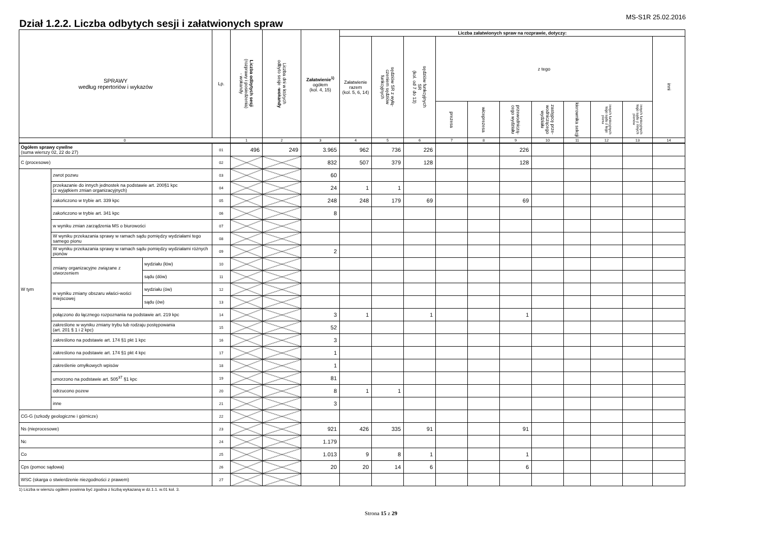MS-S1R 25.02.2016
Dział 1.2.2. Liczba odbytych sesji i załatwionych spraw
| SPRAWY według repertoriów i wykazów | | | Lp. | Liczba odbytych sesji (rozprawy i posiedzenia) - wokandy | Liczba dni w których odbyto sesje - wokandy | Załatwienie<sup>1)</sup> ogółem (kol. 4, 15) | Liczba załatwionych spraw na rozprawie, dotyczy: | | | | | | | | | | |
| --- | --- | --- | --- | --- | --- | --- | --- | --- | --- | --- | --- | --- | --- | --- | --- | --- | --- |
| | | | | | | | Załatwienie razem (kol. 5, 6, 14) | sędziów SR z wyłą- czeniem sędziów funkcyjnych | sędziów funkcyjnych SR (kol. od 7 do 13) | z tego | | | | | | | inni |
| | | | | | | | | | | prezesa | wiceprezesa | przewodniczą- cego wydziału | zastępcę prze- wodniczącego wydziału | kierownika sekcji | innych funkcyjnych tego sądu z tego pionu | innych funkcyjnych tego sądu z innych pionów | |
| 0 | | | | 1 | 2 | 3 | 4 | 5 | 6 | 7 | 8 | 9 | 10 | 11 | 12 | 13 | 14 |
| Ogółem sprawy cywilne (suma wierszy 02, 22 do 27) | | | 01 | 496 | 249 | 3.965 | 962 | 736 | 226 | | | 226 | | | | | |
| C (procesowe) | | | 02 | | | 832 | 507 | 379 | 128 | | | 128 | | | | | |
| W tym | zwrot pozwu | | 03 | | | 60 | | | | | | | | | | | |
| | przekazanie do innych jednostek na podstawie art. 200§1 kpc (z wyjątkiem zmian organizacyjnych) | | 04 | | | 24 | 1 | 1 | | | | | | | | | |
| | zakończono w trybie art. 339 kpc | | 05 | | | 248 | 248 | 179 | 69 | | | 69 | | | | | |
| | zakończono w trybie art. 341 kpc | | 06 | | | 8 | | | | | | | | | | | |
| | w wyniku zmian zarządzenia MS o biurowości | | 07 | | | | | | | | | | | | | | |
| | W wyniku przekazania sprawy w ramach sądu pomiędzy wydziałami tego samego pionu | | 08 | | | | | | | | | | | | | | |
| | W wyniku przekazania sprawy w ramach sądu pomiędzy wydziałami różnych pionów | | 09 | | | 2 | | | | | | | | | | | |
| | zmiany organizacyjne związane z utworzeniem | wydziału (łów) | 10 | | | | | | | | | | | | | | |
| | | sądu (dów) | 11 | | | | | | | | | | | | | | |
| | w wyniku zmiany obszaru właści-wości miejscowej | wydziału (ów) | 12 | | | | | | | | | | | | | | |
| | | sądu (ów) | 13 | | | | | | | | | | | | | | |
| | połączono do łącznego rozpoznania na podstawie art. 219 kpc | | 14 | | | 3 | 1 | | 1 | | | 1 | | | | | |
| | zakreślone w wyniku zmiany trybu lub rodzaju postępowania (art. 201 § 1 i 2 kpc) | | 15 | | | 52 | | | | | | | | | | | |
| | zakreślono na podstawie art. 174 §1 pkt 1 kpc | | 16 | | | 3 | | | | | | | | | | | |
| | zakreślono na podstawie art. 174 §1 pkt 4 kpc | | 17 | | | 1 | | | | | | | | | | | |
| | zakreślenie omyłkowych wpisów | | 18 | | | 1 | | | | | | | | | | | |
| | umorzono na podstawie art. 505<sup>37</sup> §1 kpc | | 19 | | | 81 | | | | | | | | | | | |
| | odrzucono pozew | | 20 | | | 8 | 1 | 1 | | | | | | | | | |
| | inne | | 21 | | | 3 | | | | | | | | | | | |
| CG-G (szkody geologiczne i górnicze) | | | 22 | | | | | | | | | | | | | | |
| Ns (nieprocesowe) | | | 23 | | | 921 | 426 | 335 | 91 | | | 91 | | | | | |
| Nc | | | 24 | | | 1.179 | | | | | | | | | | | |
| Co | | | 25 | | | 1.013 | 9 | 8 | 1 | | | 1 | | | | | |
| Cps (pomoc sądowa) | | | 26 | | | 20 | 20 | 14 | 6 | | | 6 | | | | | |
| WSC (skarga o stwierdzenie niezgodności z prawem) | | | 27 | | | | | | | | | | | | | | |
1) Liczba w wierszu ogółem powinna być zgodna z liczbą wykazaną w dz.1.1. w.01 kol. 3.
Strona 15 z 29